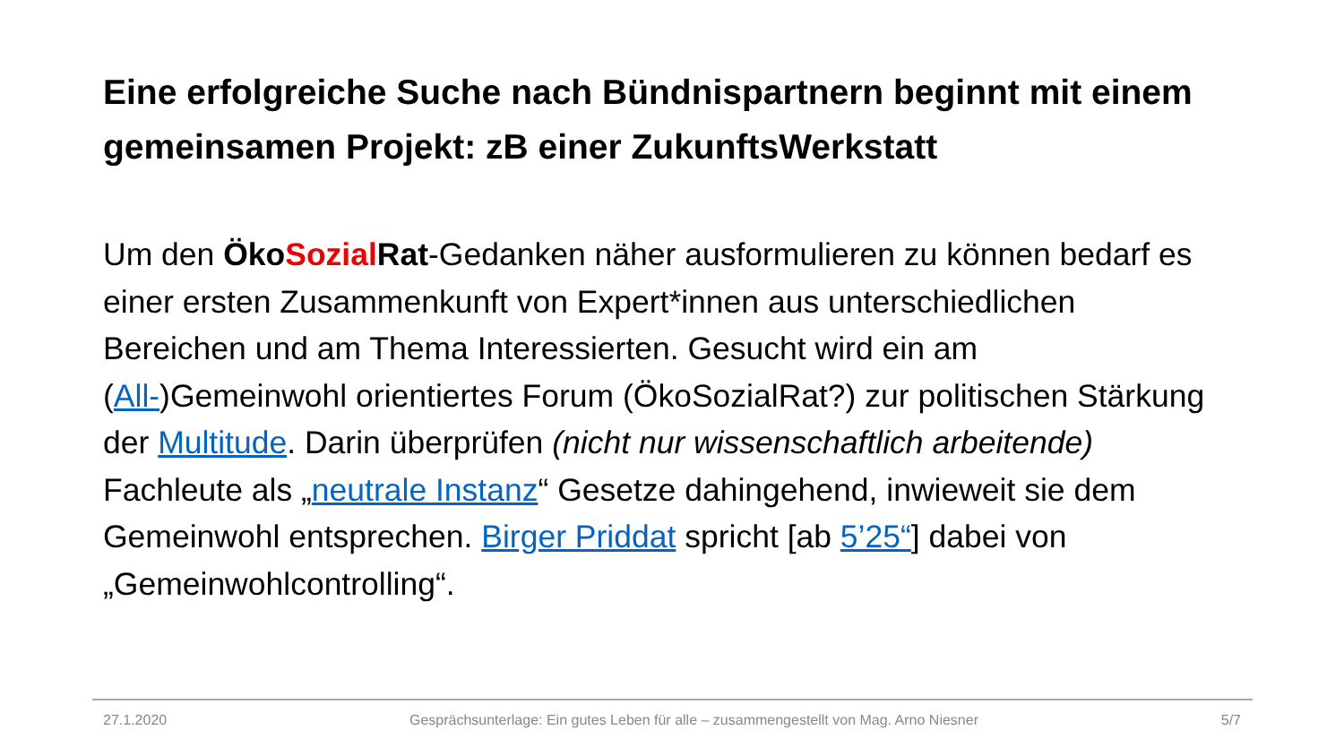Eine erfolgreiche Suche nach Bündnispartnern beginnt mit einem gemeinsamen Projekt: zB einer ZukunftsWerkstatt
Um den Öko Sozial Rat-Gedanken näher ausformulieren zu können bedarf es einer ersten Zusammenkunft von Expert*innen aus unterschiedlichen Bereichen und am Thema Interessierten. Gesucht wird ein am (All-)Gemeinwohl orientiertes Forum (ÖkoSozialRat?) zur politischen Stärkung der Multitude. Darin überprüfen (nicht nur wissenschaftlich arbeitende) Fachleute als „neutrale Instanz“ Gesetze dahingehend, inwieweit sie dem Gemeinwohl entsprechen. Birger Priddat spricht [ab 5’25“] dabei von „Gemeinwohlcontrolling“.
27.1.2020 Gesprächsunterlage: Ein gutes Leben für alle – zusammengestellt von Mag. Arno Niesner 5/7